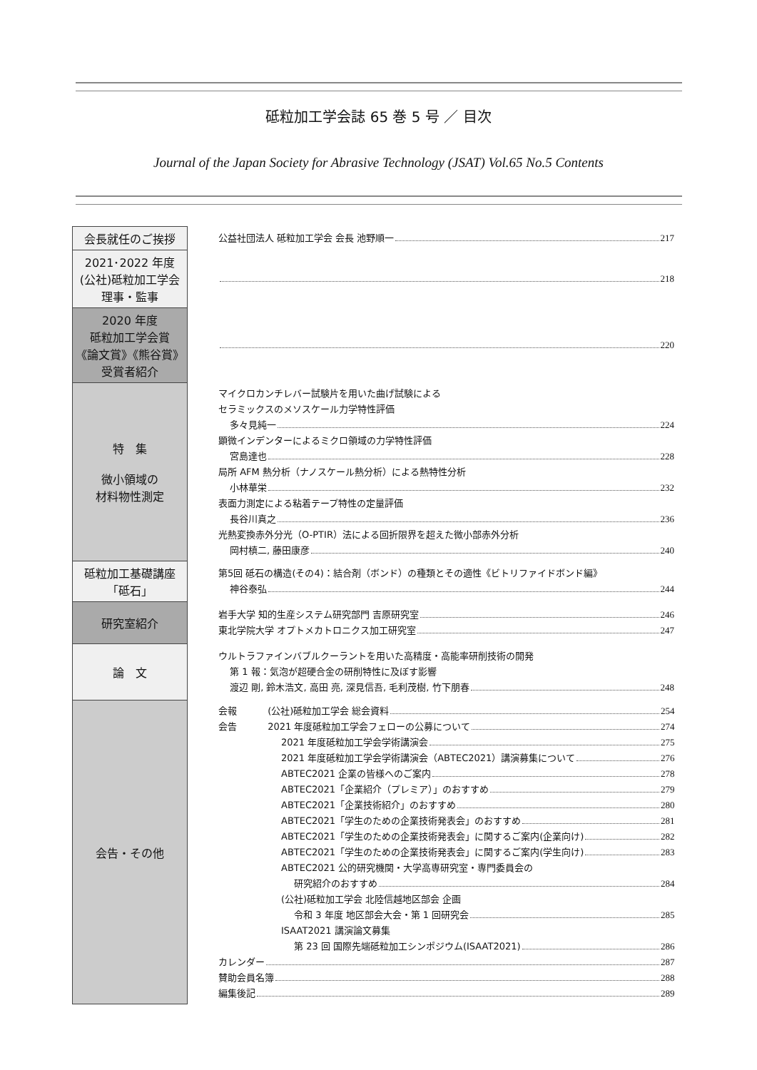砥粒加工学会誌 65 巻 5 号 ／ 目次
Journal of the Japan Society for Abrasive Technology (JSAT) Vol.65 No.5 Contents
| 会長就任のご挨拶 | 公益社団法人 砥粒加工学会 会長 池野順一 217 |
| 2021･2022 年度 (公社)砥粒加工学会 理事・監事 | 218 |
| 2020 年度 砥粒加工学会賞 《論文賞》《熊谷賞》 受賞者紹介 | 220 |
| 特 集 微小領域の 材料物性測定 | マイクロカンチレバー試験片を用いた曲げ試験による セラミックスのメソスケール力学特性評価 多々見純一 224 顕微インデンターによるミクロ領域の力学特性評価 宮島達也 228 局所 AFM 熱分析（ナノスケール熱分析）による熱特性分析 小林華栄 232 表面力測定による粘着テープ特性の定量評価 長谷川真之 236 光熱変換赤外分光（O-PTIR）法による回折限界を超えた微小部赤外分析 岡村槙二, 藤田康彦 240 |
| 砥粒加工基礎講座 「砥石」 | 第5回 砥石の構造(その4)：結合剤（ボンド）の種類とその適性《ビトリファイドボンド編》 神谷泰弘 244 |
| 研究室紹介 | 岩手大学 知的生産システム研究部門 吉原研究室 246 東北学院大学 オプトメカトロニクス加工研究室 247 |
| 論 文 | ウルトラファインバブルクーラントを用いた高精度・高能率研削技術の開発 第 1 報：気泡が超硬合金の研削特性に及ぼす影響 渡辺 剛, 鈴木浩文, 高田 亮, 深見信吾, 毛利茂樹, 竹下朋春 248 |
| 会告・その他 | 会報 (公社)砥粒加工学会 総会資料 254 会告 2021 年度砥粒加工学会フェローの公募について 274 2021 年度砥粒加工学会学術講演会 275 2021 年度砥粒加工学会学術講演会（ABTEC2021）講演募集について 276 ABTEC2021 企業の皆様へのご案内 278 ABTEC2021「企業紹介（プレミア）」のおすすめ 279 ABTEC2021「企業技術紹介」のおすすめ 280 ABTEC2021「学生のための企業技術発表会」のおすすめ 281 ABTEC2021「学生のための企業技術発表会」に関するご案内(企業向け) 282 ABTEC2021「学生のための企業技術発表会」に関するご案内(学生向け) 283 ABTEC2021 公的研究機関・大学高専研究室・専門委員会の 研究紹介のおすすめ 284 (公社)砥粒加工学会 北陸信越地区部会 企画 令和 3 年度 地区部会大会・第 1 回研究会 285 ISAAT2021 講演論文募集 第 23 回 国際先端砥粒加工シンポジウム(ISAAT2021) 286 カレンダー 287 賛助会員名簿 288 編集後記 289 |